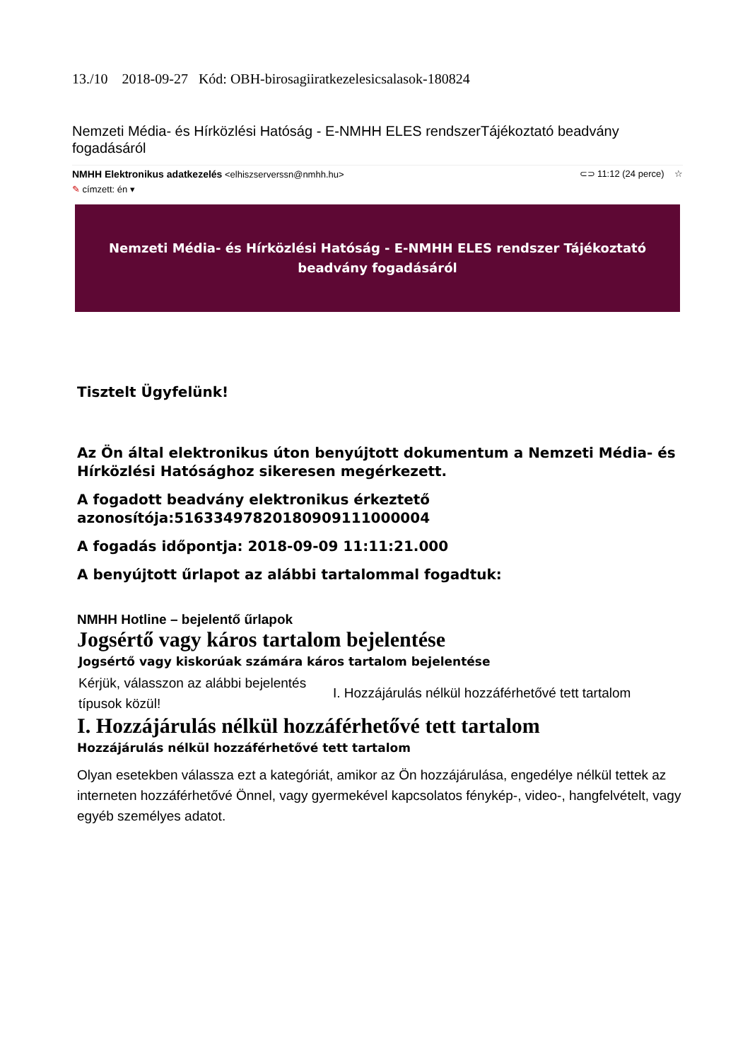13./10 2018-09-27 Kód: OBH-birosagiiratkezelesicsalasok-180824
Nemzeti Média- és Hírközlési Hatóság - E-NMHH ELES rendszerTájékoztató beadvány fogadásáról
NMHH Elektronikus adatkezelés <elhiszserverssn@nmhh.hu> ⊂⊃ 11:12 (24 perce) ☆
✎ címzett: én ▾
Nemzeti Média- és Hírközlési Hatóság - E-NMHH ELES rendszer Tájékoztató beadvány fogadásáról
Tisztelt Ügyfelünk!
Az Ön által elektronikus úton benyújtott dokumentum a Nemzeti Média- és Hírközlési Hatósághoz sikeresen megérkezett.
A fogadott beadvány elektronikus érkeztető azonosítója:51633497820180909111000004
A fogadás időpontja: 2018-09-09 11:11:21.000
A benyújtott űrlapot az alábbi tartalommal fogadtuk:
NMHH Hotline – bejelentő űrlapok
Jogsértő vagy káros tartalom bejelentése
Jogsértő vagy kiskorúak számára káros tartalom bejelentése
Kérjük, válasszon az alábbi bejelentés típusok közül!
I. Hozzájárulás nélkül hozzáférhetővé tett tartalom
I. Hozzájárulás nélkül hozzáférhetővé tett tartalom
Hozzájárulás nélkül hozzáférhetővé tett tartalom
Olyan esetekben válassza ezt a kategóriát, amikor az Ön hozzájárulása, engedélye nélkül tettek az interneten hozzáférhetővé Önnel, vagy gyermekével kapcsolatos fénykép-, video-, hangfelvételt, vagy egyéb személyes adatot.